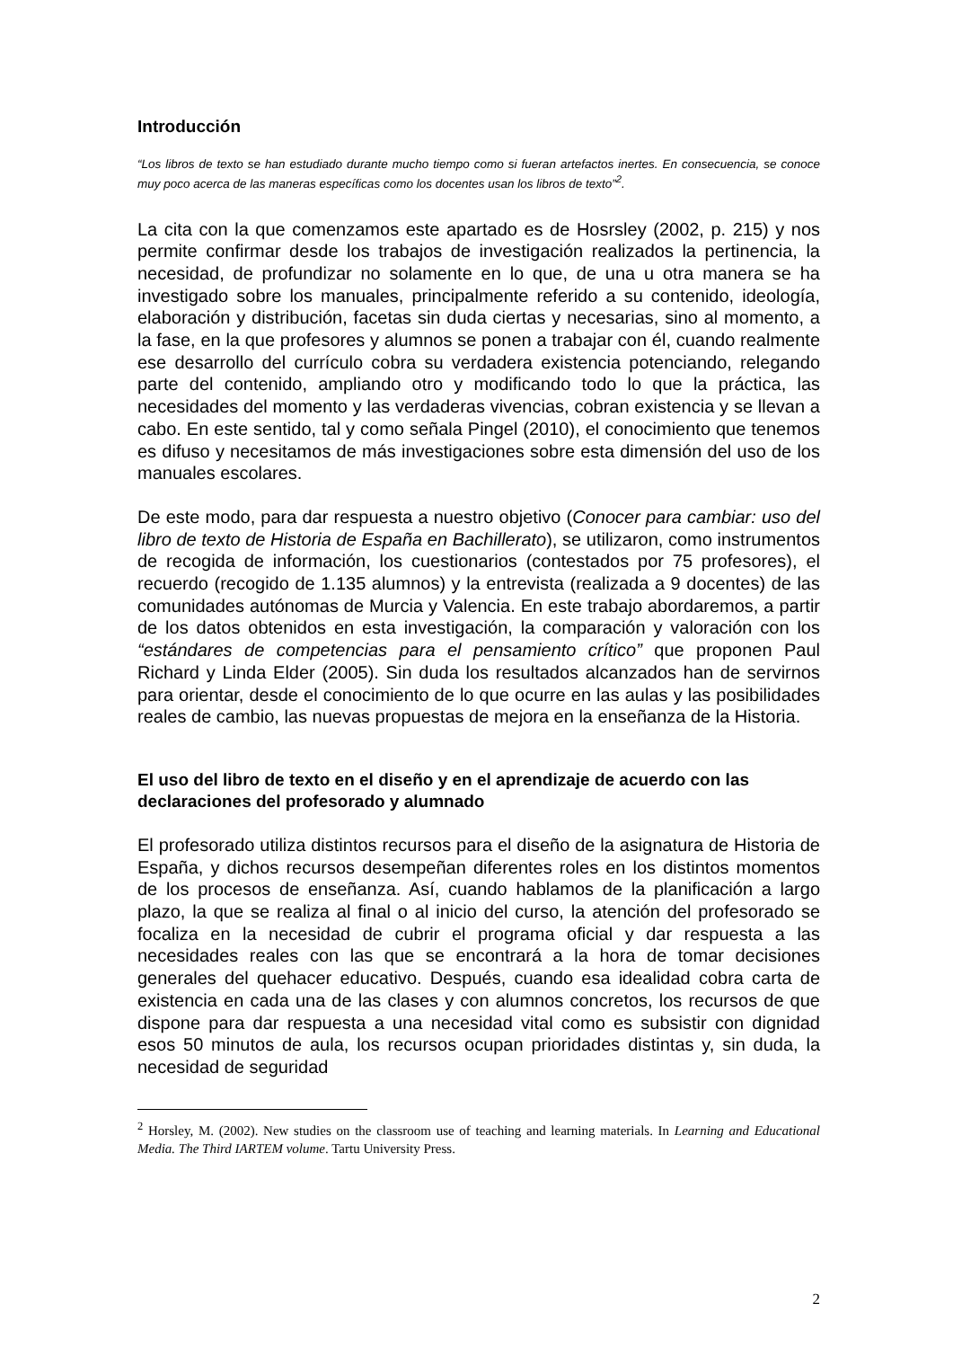Introducción
“Los libros de texto se han estudiado durante mucho tiempo como si fueran artefactos inertes. En consecuencia, se conoce muy poco acerca de las maneras específicas como los docentes usan los libros de texto”<sup>2</sup>.
La cita con la que comenzamos este apartado es de Hosrsley (2002, p. 215) y nos permite confirmar desde los trabajos de investigación realizados la pertinencia, la necesidad, de profundizar no solamente en lo que, de una u otra manera se ha investigado sobre los manuales, principalmente referido a su contenido, ideología, elaboración y distribución, facetas sin duda ciertas y necesarias, sino al momento, a la fase, en la que profesores y alumnos se ponen a trabajar con él, cuando realmente ese desarrollo del currículo cobra su verdadera existencia potenciando, relegando parte del contenido, ampliando otro y modificando todo lo que la práctica, las necesidades del momento y las verdaderas vivencias, cobran existencia y se llevan a cabo. En este sentido, tal y como señala Pingel (2010), el conocimiento que tenemos es difuso y necesitamos de más investigaciones sobre esta dimensión del uso de los manuales escolares.
De este modo, para dar respuesta a nuestro objetivo (Conocer para cambiar: uso del libro de texto de Historia de España en Bachillerato), se utilizaron, como instrumentos de recogida de información, los cuestionarios (contestados por 75 profesores), el recuerdo (recogido de 1.135 alumnos) y la entrevista (realizada a 9 docentes) de las comunidades autónomas de Murcia y Valencia. En este trabajo abordaremos, a partir de los datos obtenidos en esta investigación, la comparación y valoración con los “estándares de competencias para el pensamiento crítico” que proponen Paul Richard y Linda Elder (2005). Sin duda los resultados alcanzados han de servirnos para orientar, desde el conocimiento de lo que ocurre en las aulas y las posibilidades reales de cambio, las nuevas propuestas de mejora en la enseñanza de la Historia.
El uso del libro de texto en el diseño y en el aprendizaje de acuerdo con las declaraciones del profesorado y alumnado
El profesorado utiliza distintos recursos para el diseño de la asignatura de Historia de España, y dichos recursos desempeñan diferentes roles en los distintos momentos de los procesos de enseñanza. Así, cuando hablamos de la planificación a largo plazo, la que se realiza al final o al inicio del curso, la atención del profesorado se focaliza en la necesidad de cubrir el programa oficial y dar respuesta a las necesidades reales con las que se encontrará a la hora de tomar decisiones generales del quehacer educativo. Después, cuando esa idealidad cobra carta de existencia en cada una de las clases y con alumnos concretos, los recursos de que dispone para dar respuesta a una necesidad vital como es subsistir con dignidad esos 50 minutos de aula, los recursos ocupan prioridades distintas y, sin duda, la necesidad de seguridad
<sup>2</sup> Horsley, M. (2002). New studies on the classroom use of teaching and learning materials. In Learning and Educational Media. The Third IARTEM volume. Tartu University Press.
2